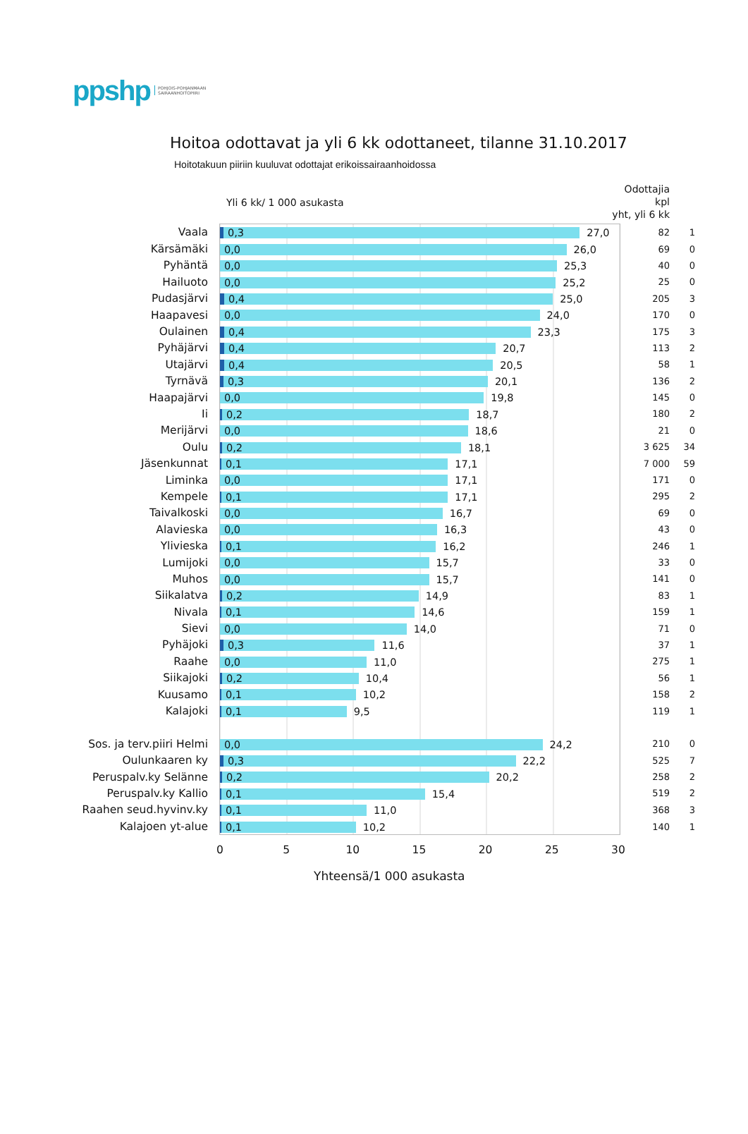ppshp POHJOIS-POHJANMAAN
SAIRAANHOITOPIIRI
Hoitoa odottavat ja yli 6 kk odottaneet, tilanne 31.10.2017
Hoitotakuun piiriin kuuluvat odottajat erikoissairaanhoidossa
Yli 6 kk/ 1 000 asukasta
Odottajia kpl
yht, yli 6 kk
| Vaala | 0,3 27,0 | 82 | 1 |
| Kärsämäki | 0,0 26,0 | 69 | 0 |
| Pyhäntä | 0,0 25,3 | 40 | 0 |
| Hailuoto | 0,0 25,2 | 25 | 0 |
| Pudasjärvi | 0,4 25,0 | 205 | 3 |
| Haapavesi | 0,0 24,0 | 170 | 0 |
| Oulainen | 0,4 23,3 | 175 | 3 |
| Pyhäjärvi | 0,4 20,7 | 113 | 2 |
| Utajärvi | 0,4 20,5 | 58 | 1 |
| Tyrnävä | 0,3 20,1 | 136 | 2 |
| Haapajärvi | 0,0 19,8 | 145 | 0 |
| Ii | 0,2 18,7 | 180 | 2 |
| Merijärvi | 0,0 18,6 | 21 | 0 |
| Oulu | 0,2 18,1 | 3 625 | 34 |
| Jäsenkunnat | 0,1 17,1 | 7 000 | 59 |
| Liminka | 0,0 17,1 | 171 | 0 |
| Kempele | 0,1 17,1 | 295 | 2 |
| Taivalkoski | 0,0 16,7 | 69 | 0 |
| Alavieska | 0,0 16,3 | 43 | 0 |
| Ylivieska | 0,1 16,2 | 246 | 1 |
| Lumijoki | 0,0 15,7 | 33 | 0 |
| Muhos | 0,0 15,7 | 141 | 0 |
| Siikalatva | 0,2 14,9 | 83 | 1 |
| Nivala | 0,1 14,6 | 159 | 1 |
| Sievi | 0,0 14,0 | 71 | 0 |
| Pyhäjoki | 0,3 11,6 | 37 | 1 |
| Raahe | 0,0 11,0 | 275 | 1 |
| Siikajoki | 0,2 10,4 | 56 | 1 |
| Kuusamo | 0,1 10,2 | 158 | 2 |
| Kalajoki | 0,1 9,5 | 119 | 1 |
| Sos. ja terv.piiri Helmi | 0,0 24,2 | 210 | 0 |
| Oulunkaaren ky | 0,3 22,2 | 525 | 7 |
| Peruspalv.ky Selänne | 0,2 20,2 | 258 | 2 |
| Peruspalv.ky Kallio | 0,1 15,4 | 519 | 2 |
| Raahen seud.hyvinv.ky | 0,1 11,0 | 368 | 3 |
| Kalajoen yt-alue | 0,1 10,2 | 140 | 1 |
0 5 10 15 20 25 30
Yhteensä/1 000 asukasta